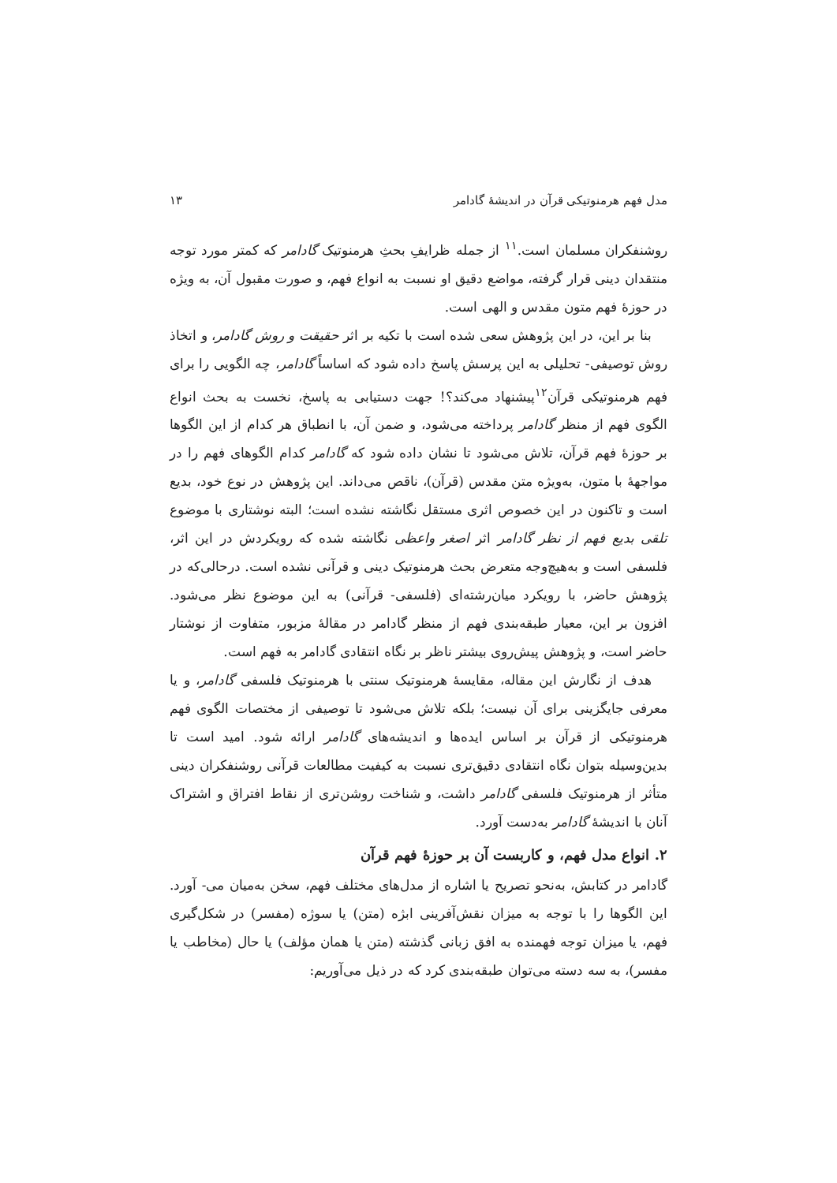مدل فهم هرمنوتیکی قرآن در اندیشهٔ گادامر ۱۳
روشنفکران مسلمان است.<sup>۱۱</sup> از جمله ظرایفِ بحثِ هرمنوتیک گادامر که کمتر مورد توجه منتقدان دینی قرار گرفته، مواضع دقیق او نسبت به انواع فهم، و صورت مقبول آن، به ویژه در حوزهٔ فهم متون مقدس و الهی است.
بنا بر این، در این پژوهش سعی شده است با تکیه بر اثر حقیقت و روش گادامر، و اتخاذ روش توصیفی- تحلیلی به این پرسش پاسخ داده شود که اساساً گادامر، چه الگویی را برای فهم هرمنوتیکی قرآن<sup>۱۲</sup>پیشنهاد می‌کند؟! جهت دستیابی به پاسخ، نخست به بحث انواع الگوی فهم از منظر گادامر پرداخته می‌شود، و ضمن آن، با انطباق هر کدام از این الگوها بر حوزهٔ فهم قرآن، تلاش می‌شود تا نشان داده شود که گادامر کدام الگوهای فهم را در مواجههٔ با متون، به‌ویژه متن مقدس (قرآن)، ناقص می‌داند. این پژوهش در نوع خود، بدیع است و تاکنون در این خصوص اثری مستقل نگاشته نشده است؛ البته نوشتاری با موضوع تلقی بدیع فهم از نظر گادامر اثر اصغر واعظی نگاشته شده که رویکردش در این اثر، فلسفی است و به‌هیچ‌وجه متعرض بحث هرمنوتیک دینی و قرآنی نشده است. درحالی‌که در پژوهش حاضر، با رویکرد میان‌رشته‌ای (فلسفی- قرآنی) به این موضوع نظر می‌شود. افزون بر این، معیار طبقه‌بندی فهم از منظر گادامر در مقالهٔ مزبور، متفاوت از نوشتار حاضر است، و پژوهش پیش‌روی بیشتر ناظر بر نگاه انتقادی گادامر به فهم است.
هدف از نگارش این مقاله، مقایسهٔ هرمنوتیک سنتی با هرمنوتیک فلسفی گادامر، و یا معرفی جایگزینی برای آن نیست؛ بلکه تلاش می‌شود تا توصیفی از مختصات الگوی فهم هرمنوتیکی از قرآن بر اساس ایده‌ها و اندیشه‌های گادامر ارائه شود. امید است تا بدین‌وسیله بتوان نگاه انتقادی دقیق‌تری نسبت به کیفیت مطالعات قرآنی روشنفکران دینی متأثر از هرمنوتیک فلسفی گادامر داشت، و شناخت روشن‌تری از نقاط افتراق و اشتراک آنان با اندیشهٔ گادامر به‌دست آورد.
۲. انواع مدل فهم، و کاربست آن بر حوزهٔ فهم قرآن
گادامر در کتابش، به‌نحو تصریح یا اشاره از مدل‌های مختلف فهم، سخن به‌میان می- آورد. این الگوها را با توجه به میزان نقش‌آفرینی ابژه (متن) یا سوژه (مفسر) در شکل‌گیری فهم، یا میزان توجه فهمنده به افق زبانی گذشته (متن یا همان مؤلف) یا حال (مخاطب یا مفسر)، به سه دسته می‌توان طبقه‌بندی کرد که در ذیل می‌آوریم: